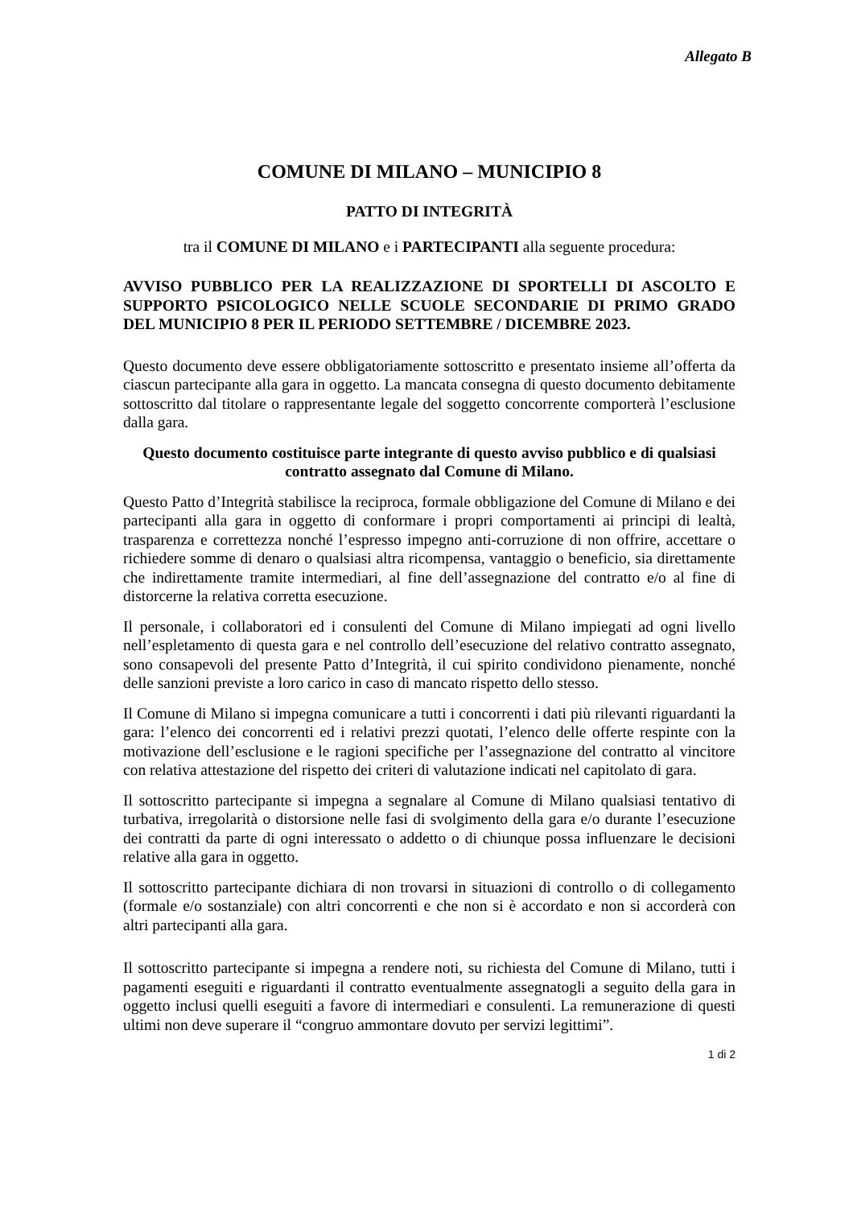Allegato B
COMUNE DI MILANO – MUNICIPIO 8
PATTO DI INTEGRITÀ
tra il COMUNE DI MILANO e i PARTECIPANTI alla seguente procedura:
AVVISO PUBBLICO PER LA REALIZZAZIONE DI SPORTELLI DI ASCOLTO E SUPPORTO PSICOLOGICO NELLE SCUOLE SECONDARIE DI PRIMO GRADO DEL MUNICIPIO 8 PER IL PERIODO SETTEMBRE / DICEMBRE 2023.
Questo documento deve essere obbligatoriamente sottoscritto e presentato insieme all’offerta da ciascun partecipante alla gara in oggetto. La mancata consegna di questo documento debitamente sottoscritto dal titolare o rappresentante legale del soggetto concorrente comporterà l’esclusione dalla gara.
Questo documento costituisce parte integrante di questo avviso pubblico e di qualsiasi contratto assegnato dal Comune di Milano.
Questo Patto d’Integrità stabilisce la reciproca, formale obbligazione del Comune di Milano e dei partecipanti alla gara in oggetto di conformare i propri comportamenti ai principi di lealtà, trasparenza e correttezza nonché l’espresso impegno anti-corruzione di non offrire, accettare o richiedere somme di denaro o qualsiasi altra ricompensa, vantaggio o beneficio, sia direttamente che indirettamente tramite intermediari, al fine dell’assegnazione del contratto e/o al fine di distorcerne la relativa corretta esecuzione.
Il personale, i collaboratori ed i consulenti del Comune di Milano impiegati ad ogni livello nell’espletamento di questa gara e nel controllo dell’esecuzione del relativo contratto assegnato, sono consapevoli del presente Patto d’Integrità, il cui spirito condividono pienamente, nonché delle sanzioni previste a loro carico in caso di mancato rispetto dello stesso.
Il Comune di Milano si impegna comunicare a tutti i concorrenti i dati più rilevanti riguardanti la gara: l’elenco dei concorrenti ed i relativi prezzi quotati, l’elenco delle offerte respinte con la motivazione dell’esclusione e le ragioni specifiche per l’assegnazione del contratto al vincitore con relativa attestazione del rispetto dei criteri di valutazione indicati nel capitolato di gara.
Il sottoscritto partecipante si impegna a segnalare al Comune di Milano qualsiasi tentativo di turbativa, irregolarità o distorsione nelle fasi di svolgimento della gara e/o durante l’esecuzione dei contratti da parte di ogni interessato o addetto o di chiunque possa influenzare le decisioni relative alla gara in oggetto.
Il sottoscritto partecipante dichiara di non trovarsi in situazioni di controllo o di collegamento (formale e/o sostanziale) con altri concorrenti e che non si è accordato e non si accorderà con altri partecipanti alla gara.
Il sottoscritto partecipante si impegna a rendere noti, su richiesta del Comune di Milano, tutti i pagamenti eseguiti e riguardanti il contratto eventualmente assegnatogli a seguito della gara in oggetto inclusi quelli eseguiti a favore di intermediari e consulenti. La remunerazione di questi ultimi non deve superare il “congruo ammontare dovuto per servizi legittimi”.
1 di 2